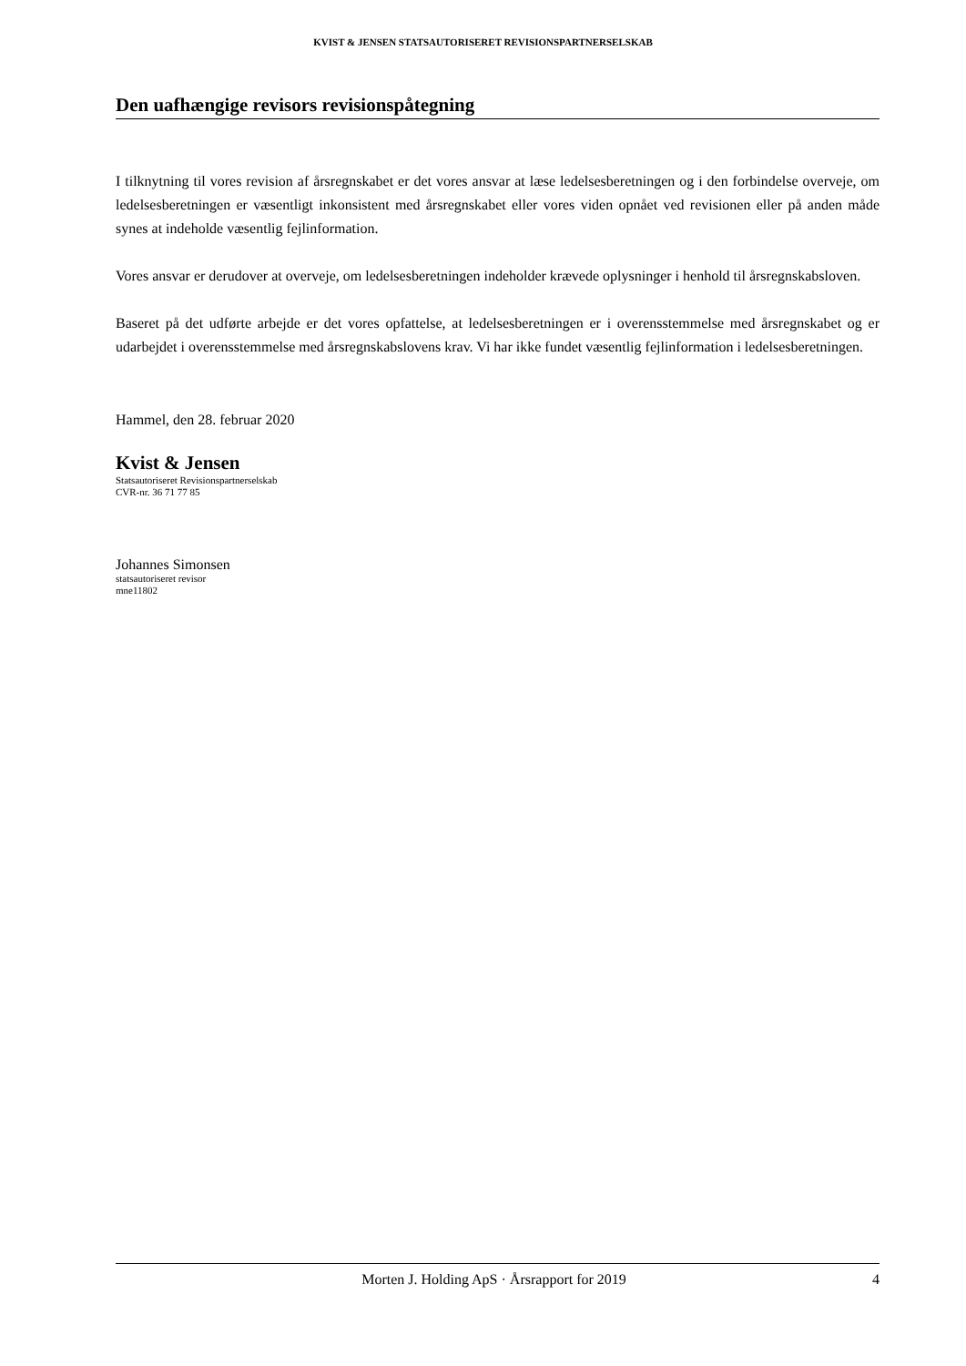KVIST & JENSEN STATSAUTORISERET REVISIONSPARTNERSELSKAB
Den uafhængige revisors revisionspåtegning
I tilknytning til vores revision af årsregnskabet er det vores ansvar at læse ledelsesberetningen og i den forbindelse overveje, om ledelsesberetningen er væsentligt inkonsistent med årsregnskabet eller vores viden opnået ved revisionen eller på anden måde synes at indeholde væsentlig fejlinformation.
Vores ansvar er derudover at overveje, om ledelsesberetningen indeholder krævede oplysninger i henhold til årsregnskabsloven.
Baseret på det udførte arbejde er det vores opfattelse, at ledelsesberetningen er i overensstemmelse med årsregnskabet og er udarbejdet i overensstemmelse med årsregnskabslovens krav. Vi har ikke fundet væsentlig fejlinformation i ledelsesberetningen.
Hammel, den 28. februar 2020
Kvist & Jensen
Statsautoriseret Revisionspartnerselskab
CVR-nr. 36 71 77 85
Johannes Simonsen
statsautoriseret revisor
mne11802
Morten J. Holding ApS · Årsrapport for 2019 4